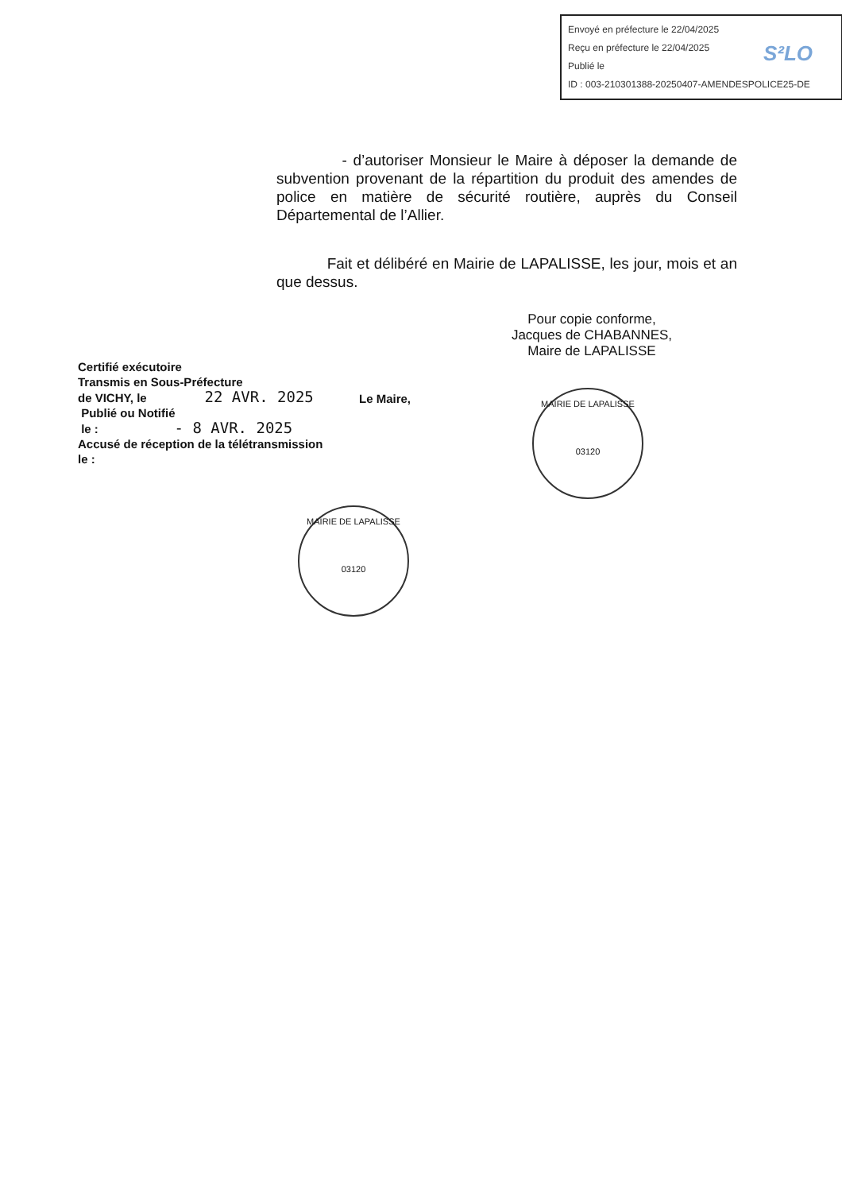Envoyé en préfecture le 22/04/2025
Reçu en préfecture le 22/04/2025
Publié le
ID : 003-210301388-20250407-AMENDESPOLICE25-DE
S²LO
- d’autoriser Monsieur le Maire à déposer la demande de subvention provenant de la répartition du produit des amendes de police en matière de sécurité routière, auprès du Conseil Départemental de l’Allier.
Fait et délibéré en Mairie de LAPALISSE, les jour, mois et an que dessus.
Pour copie conforme,
Jacques de CHABANNES,
Maire de LAPALISSE
Certifié exécutoire
Transmis en Sous-Préfecture
de VICHY, le 22 AVR. 2025
Publié ou Notifié
le : - 8 AVR. 2025
Accusé de réception de la télétransmission
le :
Le Maire,
MAIRIE DE LAPALISSE
03120
MAIRIE DE LAPALISSE
03120